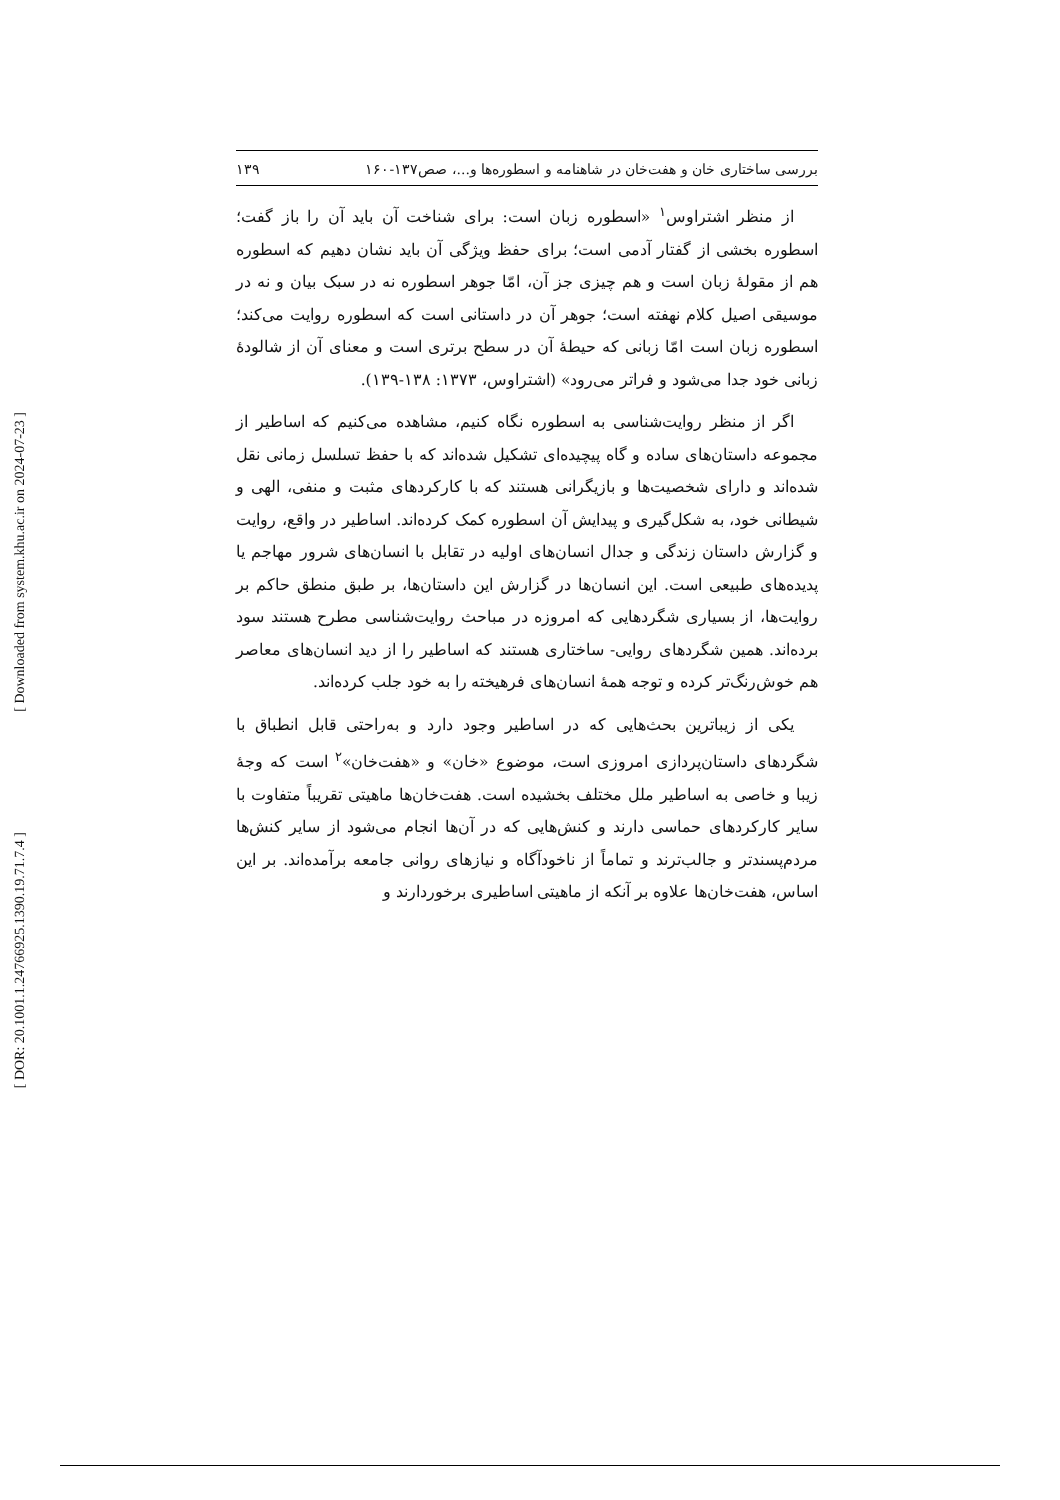[ Downloaded from system.khu.ac.ir on 2024-07-23 ]
[ DOR: 20.1001.1.24766925.1390.19.71.7.4 ]
بررسی ساختاری خان و هفت‌خان در شاهنامه و اسطوره‌ها و...، صص۱۳۷-۱۶۰ ۱۳۹
از منظر اشتراوس<sup>۱</sup> «اسطوره زبان است: برای شناخت آن باید آن را باز گفت؛ اسطوره بخشی از گفتار آدمی است؛ برای حفظ ویژگی آن باید نشان دهیم که اسطوره هم از مقولهٔ زبان است و هم چیزی جز آن، امّا جوهر اسطوره نه در سبک بیان و نه در موسیقی اصیل کلام نهفته است؛ جوهر آن در داستانی است که اسطوره روایت می‌کند؛ اسطوره زبان است امّا زبانی که حیطهٔ آن در سطح برتری است و معنای آن از شالودهٔ زبانی خود جدا می‌شود و فراتر می‌رود» (اشتراوس، ۱۳۷۳: ۱۳۸-۱۳۹).
اگر از منظر روایت‌شناسی به اسطوره نگاه کنیم، مشاهده می‌کنیم که اساطیر از مجموعه داستان‌های ساده و گاه پیچیده‌ای تشکیل شده‌اند که با حفظ تسلسل زمانی نقل شده‌اند و دارای شخصیت‌ها و بازیگرانی هستند که با کارکردهای مثبت و منفی، الهی و شیطانی خود، به شکل‌گیری و پیدایش آن اسطوره کمک کرده‌اند. اساطیر در واقع، روایت و گزارش داستان زندگی و جدال انسان‌های اولیه در تقابل با انسان‌های شرور مهاجم یا پدیده‌های طبیعی است. این انسان‌ها در گزارش این داستان‌ها، بر طبق منطق حاکم بر روایت‌ها، از بسیاری شگردهایی که امروزه در مباحث روایت‌شناسی مطرح هستند سود برده‌اند. همین شگردهای روایی- ساختاری هستند که اساطیر را از دید انسان‌های معاصر هم خوش‌رنگ‌تر کرده و توجه همهٔ انسان‌های فرهیخته را به خود جلب کرده‌اند.
یکی از زیباترین بحث‌هایی که در اساطیر وجود دارد و به‌راحتی قابل انطباق با شگردهای داستان‌پردازی امروزی است، موضوع «خان» و «هفت‌خان»<sup>۲</sup> است که وجهٔ زیبا و خاصی به اساطیر ملل مختلف بخشیده است. هفت‌خان‌ها ماهیتی تقریباً متفاوت با سایر کارکردهای حماسی دارند و کنش‌هایی که در آن‌ها انجام می‌شود از سایر کنش‌ها مردم‌پسندتر و جالب‌ترند و تماماً از ناخودآگاه و نیازهای روانی جامعه برآمده‌اند. بر این اساس، هفت‌خان‌ها علاوه بر آنکه از ماهیتی اساطیری برخوردارند و